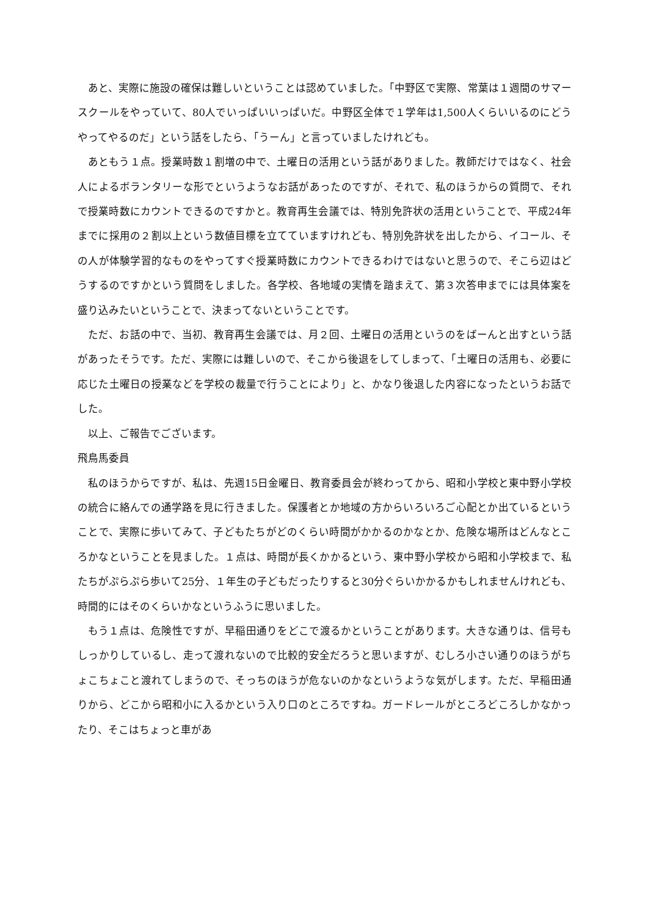あと、実際に施設の確保は難しいということは認めていました。「中野区で実際、常葉は１週間のサマースクールをやっていて、80人でいっぱいいっぱいだ。中野区全体で１学年は1,500人くらいいるのにどうやってやるのだ」という話をしたら、「うーん」と言っていましたけれども。
あともう１点。授業時数１割増の中で、土曜日の活用という話がありました。教師だけではなく、社会人によるボランタリーな形でというようなお話があったのですが、それで、私のほうからの質問で、それで授業時数にカウントできるのですかと。教育再生会議では、特別免許状の活用ということで、平成24年までに採用の２割以上という数値目標を立てていますけれども、特別免許状を出したから、イコール、その人が体験学習的なものをやってすぐ授業時数にカウントできるわけではないと思うので、そこら辺はどうするのですかという質問をしました。各学校、各地域の実情を踏まえて、第３次答申までには具体案を盛り込みたいということで、決まってないということです。
ただ、お話の中で、当初、教育再生会議では、月２回、土曜日の活用というのをばーんと出すという話があったそうです。ただ、実際には難しいので、そこから後退をしてしまって、「土曜日の活用も、必要に応じた土曜日の授業などを学校の裁量で行うことにより」と、かなり後退した内容になったというお話でした。
以上、ご報告でございます。
飛鳥馬委員
私のほうからですが、私は、先週15日金曜日、教育委員会が終わってから、昭和小学校と東中野小学校の統合に絡んでの通学路を見に行きました。保護者とか地域の方からいろいろご心配とか出ているということで、実際に歩いてみて、子どもたちがどのくらい時間がかかるのかなとか、危険な場所はどんなところかなということを見ました。１点は、時間が長くかかるという、東中野小学校から昭和小学校まで、私たちがぷらぷら歩いて25分、１年生の子どもだったりすると30分ぐらいかかるかもしれませんけれども、時間的にはそのくらいかなというふうに思いました。
もう１点は、危険性ですが、早稲田通りをどこで渡るかということがあります。大きな通りは、信号もしっかりしているし、走って渡れないので比較的安全だろうと思いますが、むしろ小さい通りのほうがちょこちょこと渡れてしまうので、そっちのほうが危ないのかなというような気がします。ただ、早稲田通りから、どこから昭和小に入るかという入り口のところですね。ガードレールがところどころしかなかったり、そこはちょっと車があ